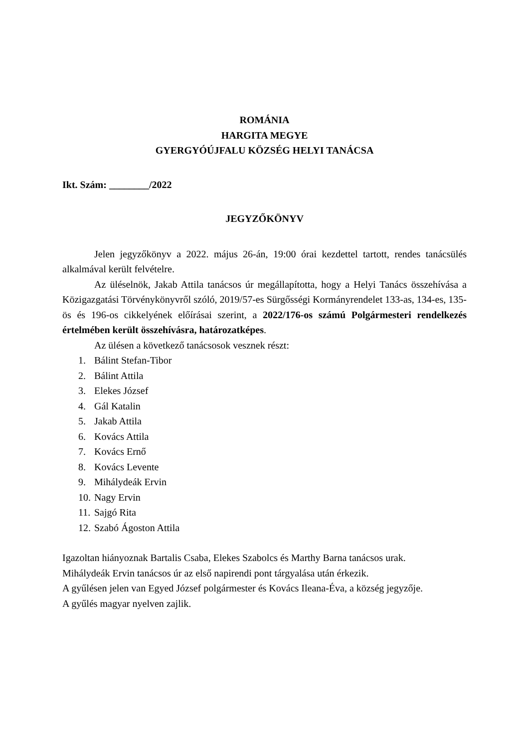ROMÁNIA
HARGITA MEGYE
GYERGYÓÚJFALU KÖZSÉG HELYI TANÁCSA
Ikt. Szám: ________/2022
JEGYZŐKÖNYV
Jelen jegyzőkönyv a 2022. május 26-án, 19:00 órai kezdettel tartott, rendes tanácsülés alkalmával került felvételre.
Az üléselnök, Jakab Attila tanácsos úr megállapította, hogy a Helyi Tanács összehívása a Közigazgatási Törvénykönyvről szóló, 2019/57-es Sürgősségi Kormányrendelet 133-as, 134-es, 135-ös és 196-os cikkelyének előírásai szerint, a 2022/176-os számú Polgármesteri rendelkezés értelmében került összehívásra, határozatképes.
Az ülésen a következő tanácsosok vesznek részt:
1. Bálint Stefan-Tibor
2. Bálint Attila
3. Elekes József
4. Gál Katalin
5. Jakab Attila
6. Kovács Attila
7. Kovács Ernő
8. Kovács Levente
9. Mihálydeák Ervin
10. Nagy Ervin
11. Sajgó Rita
12. Szabó Ágoston Attila
Igazoltan hiányoznak Bartalis Csaba, Elekes Szabolcs és Marthy Barna tanácsos urak.
Mihálydeák Ervin tanácsos úr az első napirendi pont tárgyalása után érkezik.
A gyűlésen jelen van Egyed József polgármester és Kovács Ileana-Éva, a község jegyzője.
A gyűlés magyar nyelven zajlik.